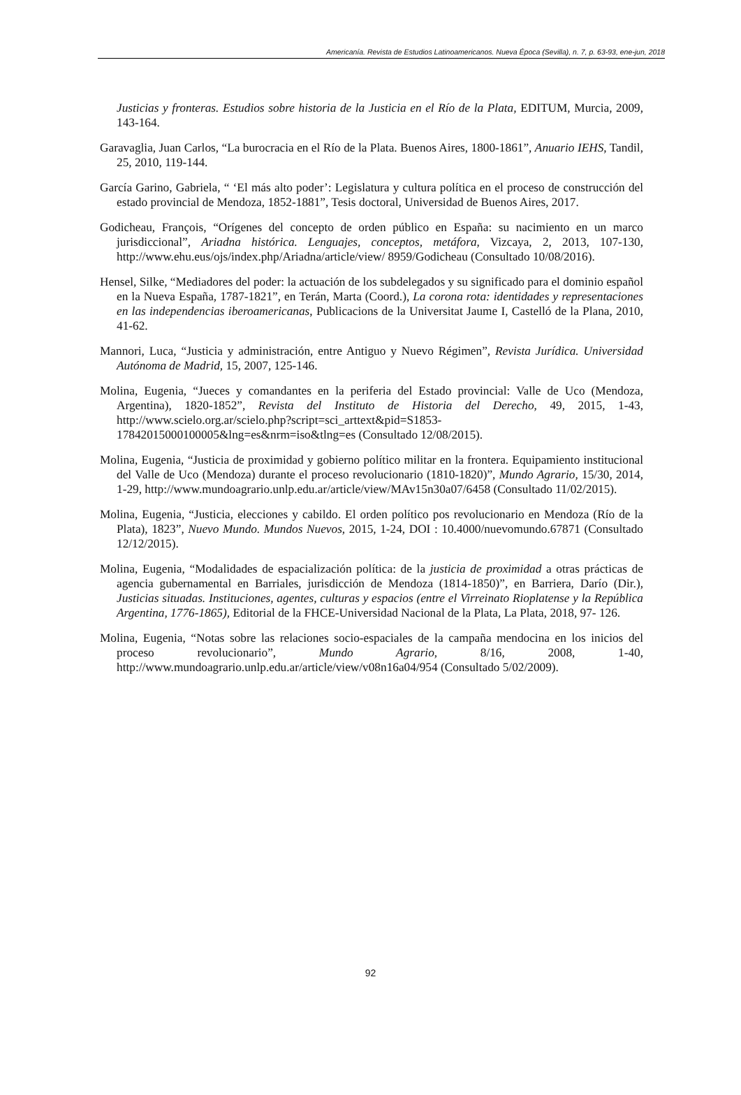Americanía. Revista de Estudios Latinoamericanos. Nueva Época (Sevilla), n. 7, p. 63-93, ene-jun, 2018
Justicias y fronteras. Estudios sobre historia de la Justicia en el Río de la Plata, EDITUM, Murcia, 2009, 143-164.
Garavaglia, Juan Carlos, “La burocracia en el Río de la Plata. Buenos Aires, 1800-1861”, Anuario IEHS, Tandil, 25, 2010, 119-144.
García Garino, Gabriela, “ ‘El más alto poder’: Legislatura y cultura política en el proceso de construcción del estado provincial de Mendoza, 1852-1881”, Tesis doctoral, Universidad de Buenos Aires, 2017.
Godicheau, François, “Orígenes del concepto de orden público en España: su nacimiento en un marco jurisdiccional”, Ariadna histórica. Lenguajes, conceptos, metáfora, Vizcaya, 2, 2013, 107-130, http://www.ehu.eus/ojs/index.php/Ariadna/article/view/ 8959/Godicheau (Consultado 10/08/2016).
Hensel, Silke, “Mediadores del poder: la actuación de los subdelegados y su significado para el dominio español en la Nueva España, 1787-1821”, en Terán, Marta (Coord.), La corona rota: identidades y representaciones en las independencias iberoamericanas, Publicacions de la Universitat Jaume I, Castelló de la Plana, 2010, 41-62.
Mannori, Luca, “Justicia y administración, entre Antiguo y Nuevo Régimen”, Revista Jurídica. Universidad Autónoma de Madrid, 15, 2007, 125-146.
Molina, Eugenia, “Jueces y comandantes en la periferia del Estado provincial: Valle de Uco (Mendoza, Argentina), 1820-1852”, Revista del Instituto de Historia del Derecho, 49, 2015, 1-43, http://www.scielo.org.ar/scielo.php?script=sci_arttext&pid=S1853-17842015000100005&lng=es&nrm=iso&tlng=es (Consultado 12/08/2015).
Molina, Eugenia, “Justicia de proximidad y gobierno político militar en la frontera. Equipamiento institucional del Valle de Uco (Mendoza) durante el proceso revolucionario (1810-1820)”, Mundo Agrario, 15/30, 2014, 1-29, http://www.mundoagrario.unlp.edu.ar/article/view/MAv15n30a07/6458 (Consultado 11/02/2015).
Molina, Eugenia, “Justicia, elecciones y cabildo. El orden político pos revolucionario en Mendoza (Río de la Plata), 1823”, Nuevo Mundo. Mundos Nuevos, 2015, 1-24, DOI : 10.4000/nuevomundo.67871 (Consultado 12/12/2015).
Molina, Eugenia, “Modalidades de espacialización política: de la justicia de proximidad a otras prácticas de agencia gubernamental en Barriales, jurisdicción de Mendoza (1814-1850)”, en Barriera, Darío (Dir.), Justicias situadas. Instituciones, agentes, culturas y espacios (entre el Virreinato Rioplatense y la República Argentina, 1776-1865), Editorial de la FHCE-Universidad Nacional de la Plata, La Plata, 2018, 97- 126.
Molina, Eugenia, “Notas sobre las relaciones socio-espaciales de la campaña mendocina en los inicios del proceso revolucionario”, Mundo Agrario, 8/16, 2008, 1-40, http://www.mundoagrario.unlp.edu.ar/article/view/v08n16a04/954 (Consultado 5/02/2009).
92